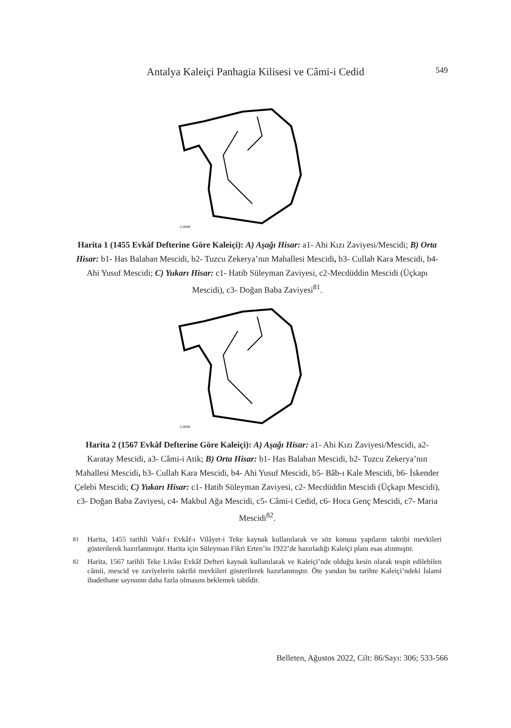Antalya Kaleiçi Panhagia Kilisesi ve Câmi-i Cedid
549
1/2000
Harita 1 (1455 Evkâf Defterine Göre Kaleiçi): A) Aşağı Hisar: a1- Ahi Kızı Zaviyesi/Mescidi; B) Orta Hisar: b1- Has Balaban Mescidi, b2- Tuzcu Zekerya’nın Mahallesi Mescidi, b3- Cullah Kara Mescidi, b4- Ahi Yusuf Mescidi; C) Yukarı Hisar: c1- Hatib Süleyman Zaviyesi, c2-Mecdüddin Mescidi (Üçkapı Mescidi), c3- Doğan Baba Zaviyesi<sup>81</sup>.
1/2000
Harita 2 (1567 Evkâf Defterine Göre Kaleiçi): A) Aşağı Hisar: a1- Ahi Kızı Zaviyesi/Mescidi, a2- Karatay Mescidi, a3- Câmi-i Atik; B) Orta Hisar: b1- Has Balaban Mescidi, b2- Tuzcu Zekerya’nın Mahallesi Mescidi, b3- Cullah Kara Mescidi, b4- Ahi Yusuf Mescidi, b5- Bâb-ı Kale Mescidi, b6- İskender Çelebi Mescidi; C) Yukarı Hisar: c1- Hatib Süleyman Zaviyesi, c2- Mecdüddin Mescidi (Üçkapı Mescidi), c3- Doğan Baba Zaviyesi, c4- Makbul Ağa Mescidi, c5- Câmi-i Cedid, c6- Hoca Genç Mescidi, c7- Maria Mescidi<sup>82</sup>.
81 Harita, 1455 tarihli Vakf-ı Evkâf-ı Vilâyet-i Teke kaynak kullanılarak ve söz konusu yapıların takribi mevkileri gösterilerek hazırlanmıştır. Harita için Süleyman Fikri Erten’in 1922’de hazırladığı Kaleiçi planı esas alınmıştır.
82 Harita, 1567 tarihli Teke Livâsı Evkâf Defteri kaynak kullanılarak ve Kaleiçi’nde olduğu kesin olarak tespit edilebilen câmii, mescid ve zaviyelerin takribi mevkileri gösterilerek hazırlanmıştır. Öte yandan bu tarihte Kaleiçi’ndeki İslami ibadethane sayısının daha fazla olmasını beklemek tabiîdir.
Belleten, Ağustos 2022, Cilt: 86/Sayı: 306; 533-566